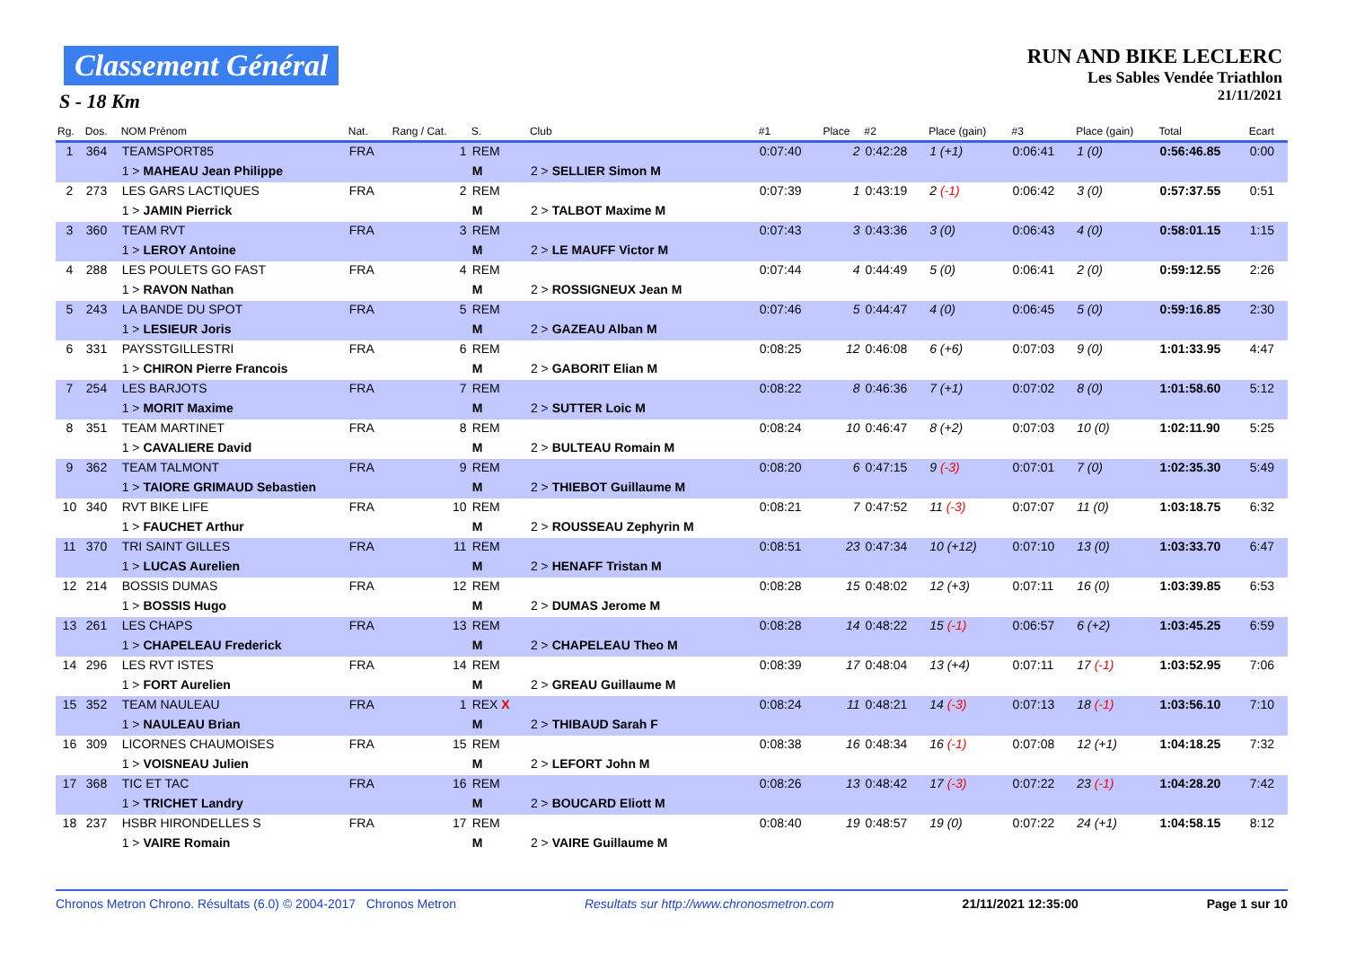Classement Général
S - 18 Km
RUN AND BIKE LECLERC
Les Sables Vendée Triathlon
21/11/2021
| Rg. | Dos. | NOM Prénom | Nat. | Rang / Cat. | S. | Club | | #1 | Place | #2 | Place (gain) | #3 | Place (gain) | Total | Ecart |
| --- | --- | --- | --- | --- | --- | --- | --- | --- | --- | --- | --- | --- | --- | --- | --- |
| 1 | 364 | TEAMSPORT85 | FRA | 1 | REM | | | 0:07:40 | 2 | 0:42:28 | 1 (+1) | 0:06:41 | 1 (0) | 0:56:46.85 | 0:00 |
| | | 1 > MAHEAU Jean Philippe | | | M | 2 > SELLIER Simon M | | | | | | | | | |
| 2 | 273 | LES GARS LACTIQUES | FRA | 2 | REM | | | 0:07:39 | 1 | 0:43:19 | 2 (-1) | 0:06:42 | 3 (0) | 0:57:37.55 | 0:51 |
| | | 1 > JAMIN Pierrick | | | M | 2 > TALBOT Maxime M | | | | | | | | | |
| 3 | 360 | TEAM RVT | FRA | 3 | REM | | | 0:07:43 | 3 | 0:43:36 | 3 (0) | 0:06:43 | 4 (0) | 0:58:01.15 | 1:15 |
| | | 1 > LEROY Antoine | | | M | 2 > LE MAUFF Victor M | | | | | | | | | |
| 4 | 288 | LES POULETS GO FAST | FRA | 4 | REM | | | 0:07:44 | 4 | 0:44:49 | 5 (0) | 0:06:41 | 2 (0) | 0:59:12.55 | 2:26 |
| | | 1 > RAVON Nathan | | | M | 2 > ROSSIGNEUX Jean M | | | | | | | | | |
| 5 | 243 | LA BANDE DU SPOT | FRA | 5 | REM | | | 0:07:46 | 5 | 0:44:47 | 4 (0) | 0:06:45 | 5 (0) | 0:59:16.85 | 2:30 |
| | | 1 > LESIEUR Joris | | | M | 2 > GAZEAU Alban M | | | | | | | | | |
| 6 | 331 | PAYSSTGILLESTRI | FRA | 6 | REM | | | 0:08:25 | 12 | 0:46:08 | 6 (+6) | 0:07:03 | 9 (0) | 1:01:33.95 | 4:47 |
| | | 1 > CHIRON Pierre Francois | | | M | 2 > GABORIT Elian M | | | | | | | | | |
| 7 | 254 | LES BARJOTS | FRA | 7 | REM | | | 0:08:22 | 8 | 0:46:36 | 7 (+1) | 0:07:02 | 8 (0) | 1:01:58.60 | 5:12 |
| | | 1 > MORIT Maxime | | | M | 2 > SUTTER Loic M | | | | | | | | | |
| 8 | 351 | TEAM MARTINET | FRA | 8 | REM | | | 0:08:24 | 10 | 0:46:47 | 8 (+2) | 0:07:03 | 10 (0) | 1:02:11.90 | 5:25 |
| | | 1 > CAVALIERE David | | | M | 2 > BULTEAU Romain M | | | | | | | | | |
| 9 | 362 | TEAM TALMONT | FRA | 9 | REM | | | 0:08:20 | 6 | 0:47:15 | 9 (-3) | 0:07:01 | 7 (0) | 1:02:35.30 | 5:49 |
| | | 1 > TAIORE GRIMAUD Sebastien | | | M | 2 > THIEBOT Guillaume M | | | | | | | | | |
| 10 | 340 | RVT BIKE LIFE | FRA | 10 | REM | | | 0:08:21 | 7 | 0:47:52 | 11 (-3) | 0:07:07 | 11 (0) | 1:03:18.75 | 6:32 |
| | | 1 > FAUCHET Arthur | | | M | 2 > ROUSSEAU Zephyrin M | | | | | | | | | |
| 11 | 370 | TRI SAINT GILLES | FRA | 11 | REM | | | 0:08:51 | 23 | 0:47:34 | 10 (+12) | 0:07:10 | 13 (0) | 1:03:33.70 | 6:47 |
| | | 1 > LUCAS Aurelien | | | M | 2 > HENAFF Tristan M | | | | | | | | | |
| 12 | 214 | BOSSIS DUMAS | FRA | 12 | REM | | | 0:08:28 | 15 | 0:48:02 | 12 (+3) | 0:07:11 | 16 (0) | 1:03:39.85 | 6:53 |
| | | 1 > BOSSIS Hugo | | | M | 2 > DUMAS Jerome M | | | | | | | | | |
| 13 | 261 | LES CHAPS | FRA | 13 | REM | | | 0:08:28 | 14 | 0:48:22 | 15 (-1) | 0:06:57 | 6 (+2) | 1:03:45.25 | 6:59 |
| | | 1 > CHAPELEAU Frederick | | | M | 2 > CHAPELEAU Theo M | | | | | | | | | |
| 14 | 296 | LES RVT ISTES | FRA | 14 | REM | | | 0:08:39 | 17 | 0:48:04 | 13 (+4) | 0:07:11 | 17 (-1) | 1:03:52.95 | 7:06 |
| | | 1 > FORT Aurelien | | | M | 2 > GREAU Guillaume M | | | | | | | | | |
| 15 | 352 | TEAM NAULEAU | FRA | 1 | REX X | | | 0:08:24 | 11 | 0:48:21 | 14 (-3) | 0:07:13 | 18 (-1) | 1:03:56.10 | 7:10 |
| | | 1 > NAULEAU Brian | | | M | 2 > THIBAUD Sarah F | | | | | | | | | |
| 16 | 309 | LICORNES CHAUMOISES | FRA | 15 | REM | | | 0:08:38 | 16 | 0:48:34 | 16 (-1) | 0:07:08 | 12 (+1) | 1:04:18.25 | 7:32 |
| | | 1 > VOISNEAU Julien | | | M | 2 > LEFORT John M | | | | | | | | | |
| 17 | 368 | TIC ET TAC | FRA | 16 | REM | | | 0:08:26 | 13 | 0:48:42 | 17 (-3) | 0:07:22 | 23 (-1) | 1:04:28.20 | 7:42 |
| | | 1 > TRICHET Landry | | | M | 2 > BOUCARD Eliott M | | | | | | | | | |
| 18 | 237 | HSBR HIRONDELLES S | FRA | 17 | REM | | | 0:08:40 | 19 | 0:48:57 | 19 (0) | 0:07:22 | 24 (+1) | 1:04:58.15 | 8:12 |
| | | 1 > VAIRE Romain | | | M | 2 > VAIRE Guillaume M | | | | | | | | | |
Chronos Metron Chrono. Résultats (6.0) © 2004-2017 Chronos Metron Resultats sur http://www.chronosmetron.com 21/11/2021 12:35:00 Page 1 sur 10